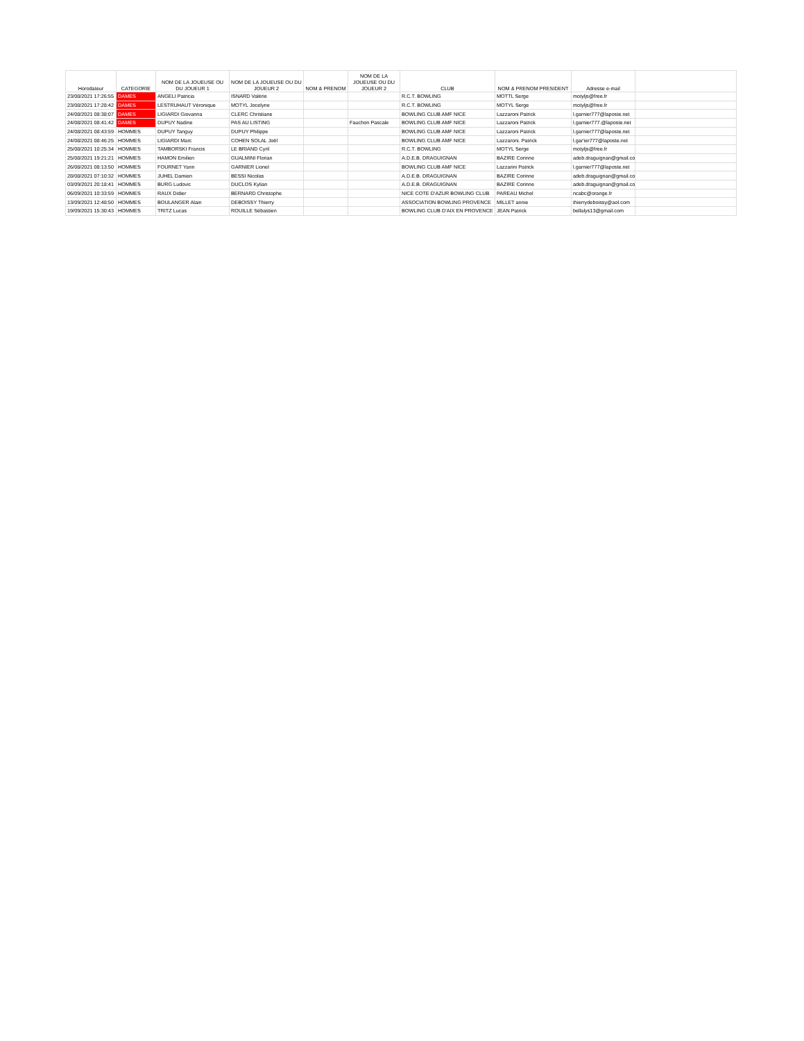| Horodateur | CATEGORIE | NOM DE LA JOUEUSE OU DU JOUEUR 1 | NOM DE LA JOUEUSE OU DU JOUEUR 2 | NOM & PRENOM | NOM DE LA JOUEUSE OU DU JOUEUR 2 | CLUB | NOM & PRENOM PRESIDENT | Adresse e-mail | |
| --- | --- | --- | --- | --- | --- | --- | --- | --- | --- |
| 23/08/2021 17:26:55 | DAMES | ANGELI Patricia | ISNARD Valérie | | | R.C.T. BOWLING | MOTTL Serge | motyljs@free.fr | |
| 23/08/2021 17:28:42 | DAMES | LESTRUHAUT Véronique | MOTYL Jocelyne | | | R.C.T. BOWLING | MOTYL Serge | motyljs@free.fr | |
| 24/08/2021 08:38:07 | DAMES | LIGIARDI Giovanna | CLERC Christiane | | | BOWLING CLUB AMF NICE | Lazzaroni Patrick | l.garnier777@laposte.net | |
| 24/08/2021 08:41:42 | DAMES | DUPUY Nadine | PAS AU LISTING | | Fauchon Pascale | BOWLING CLUB AMF NICE | Lazzaroni Patrick | l.garnier777.@laposte.net | |
| 24/08/2021 08:43:59 | HOMMES | DUPUY Tanguy | DUPUY Philippe | | | BOWLING CLUB AMF NICE | Lazzaroni Patrick | l.garnier777@laposte.net | |
| 24/08/2021 08:46:25 | HOMMES | LIGIARDI Marc | COHEN SOLAL Joël | | | BOWLING CLUB AMF NICE | Lazzaroni. Patrick | l.gar'ier777@laposte.net | |
| 25/08/2021 10:25:34 | HOMMES | TAMBORSKI Francis | LE BRIAND Cyril | | | R.C.T. BOWLING | MOTYL Serge | motyljs@free.fr | |
| 25/08/2021 19:21:21 | HOMMES | HAMON Emilien | GUALMINI Florian | | | A.D.E.B. DRAGUIGNAN | BAZIRE Corinne | adeb.draguignan@gmail.com | |
| 26/08/2021 08:13:50 | HOMMES | FOURNET Yann | GARNIER Lionel | | | BOWLING CLUB AMF NICE | Lazzarini Patrick | l.garnier777@laposte.net | |
| 28/08/2021 07:10:32 | HOMMES | JUHEL Damien | BESSI Nicolas | | | A.D.E.B. DRAGUIGNAN | BAZIRE Corinne | adeb.draguignan@gmail.com | |
| 03/09/2021 20:18:41 | HOMMES | BURG Ludovic | DUCLOS Kylian | | | A.D.E.B. DRAGUIGNAN | BAZIRE Corinne | adeb.draguignan@gmail.com | |
| 06/09/2021 10:33:59 | HOMMES | RAUX Didier | BERNARD Christophe | | | NICE COTE D'AZUR BOWLING CLUB | PAREAU Michel | ncabc@orange.fr | |
| 13/09/2021 12:48:50 | HOMMES | BOULANGER Alain | DEBOISSY Thierry | | | ASSOCIATION BOWLING PROVENCE | MILLET annie | thierrydeboissy@aol.com | |
| 19/09/2021 15:30:43 | HOMMES | TRITZ Lucas | ROUILLE Sébastien | | | BOWLING CLUB D'AIX EN PROVENCE | JEAN Patrick | bellalys13@gmail.com | |